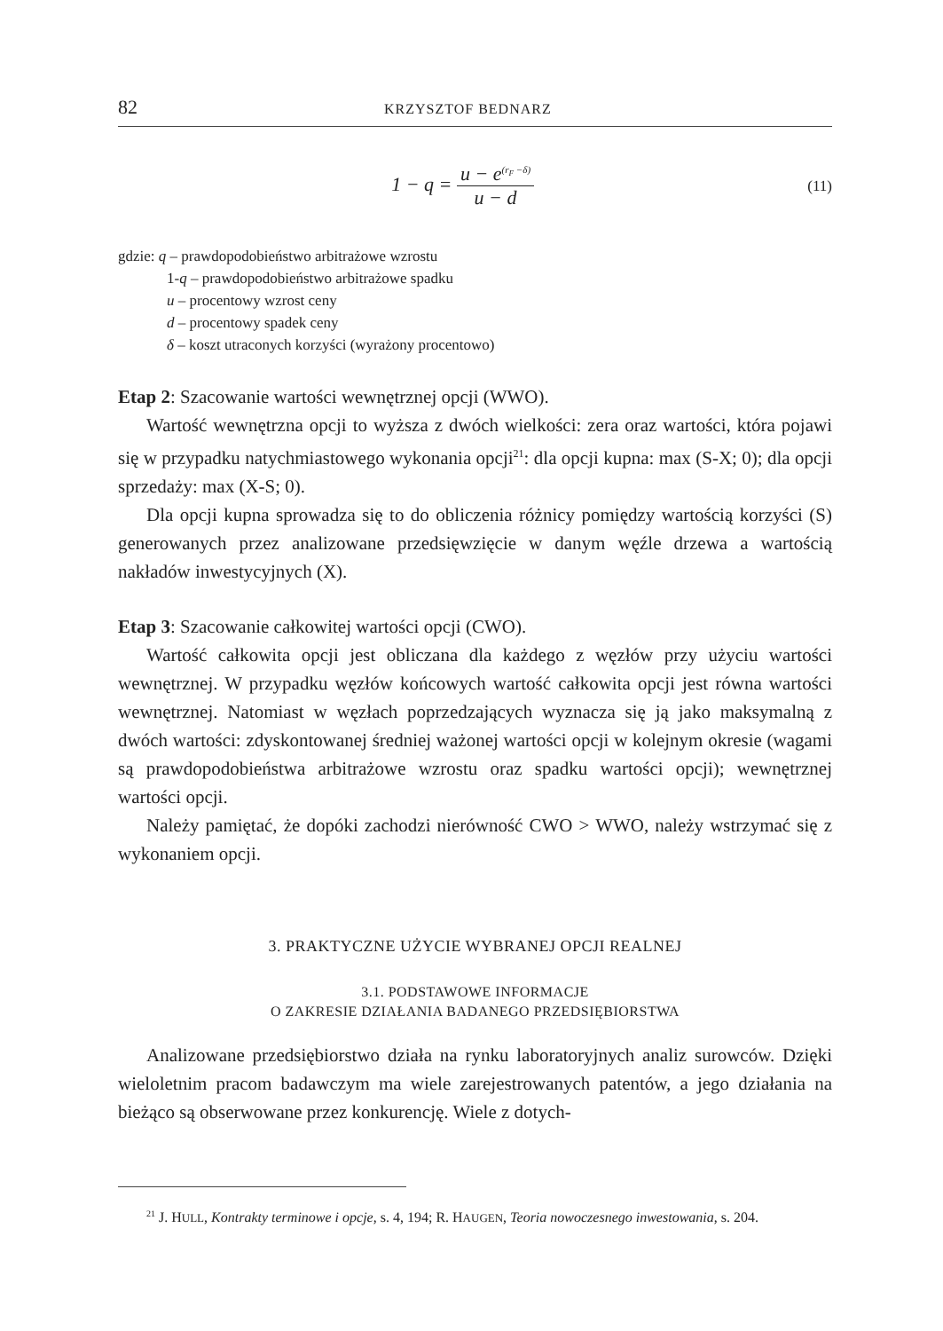82 KRZYSZTOF BEDNARZ
1 − q = u − e<sup>(r<sub>F</sub> −δ)</sup> u − d
(11)
gdzie: q – prawdopodobieństwo arbitrażowe wzrostu
1-q – prawdopodobieństwo arbitrażowe spadku
u – procentowy wzrost ceny
d – procentowy spadek ceny
δ – koszt utraconych korzyści (wyrażony procentowo)
Etap 2: Szacowanie wartości wewnętrznej opcji (WWO).
Wartość wewnętrzna opcji to wyższa z dwóch wielkości: zera oraz wartości, która pojawi się w przypadku natychmiastowego wykonania opcji<sup>21</sup>: dla opcji kupna: max (S-X; 0); dla opcji sprzedaży: max (X-S; 0).
Dla opcji kupna sprowadza się to do obliczenia różnicy pomiędzy wartością korzyści (S) generowanych przez analizowane przedsięwzięcie w danym węźle drzewa a wartością nakładów inwestycyjnych (X).
Etap 3: Szacowanie całkowitej wartości opcji (CWO).
Wartość całkowita opcji jest obliczana dla każdego z węzłów przy użyciu wartości wewnętrznej. W przypadku węzłów końcowych wartość całkowita opcji jest równa wartości wewnętrznej. Natomiast w węzłach poprzedzających wyznacza się ją jako maksymalną z dwóch wartości: zdyskontowanej średniej ważonej wartości opcji w kolejnym okresie (wagami są prawdopodobieństwa arbitrażowe wzrostu oraz spadku wartości opcji); wewnętrznej wartości opcji.
Należy pamiętać, że dopóki zachodzi nierówność CWO > WWO, należy wstrzymać się z wykonaniem opcji.
3. PRAKTYCZNE UŻYCIE WYBRANEJ OPCJI REALNEJ
3.1. PODSTAWOWE INFORMACJE
O ZAKRESIE DZIAŁANIA BADANEGO PRZEDSIĘBIORSTWA
Analizowane przedsiębiorstwo działa na rynku laboratoryjnych analiz surowców. Dzięki wieloletnim pracom badawczym ma wiele zarejestrowanych patentów, a jego działania na bieżąco są obserwowane przez konkurencję. Wiele z dotych-
<sup>21</sup> J. HULL, Kontrakty terminowe i opcje, s. 4, 194; R. HAUGEN, Teoria nowoczesnego inwestowania, s. 204.